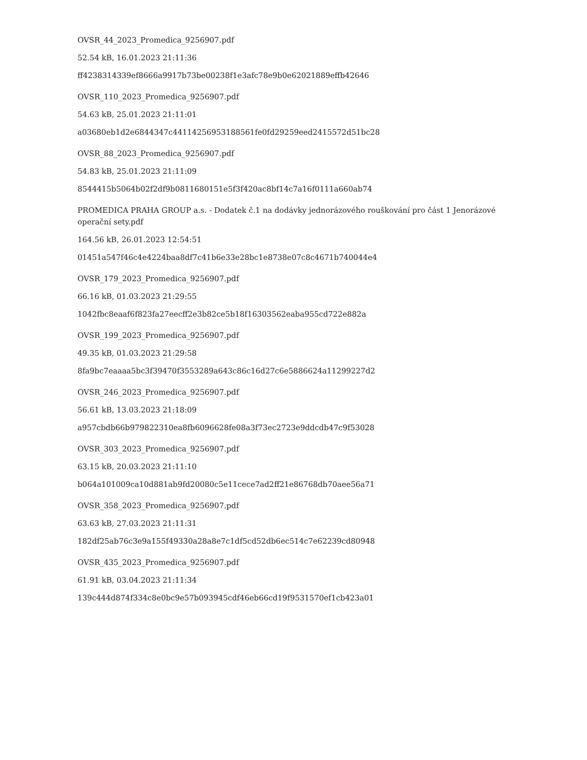OVSR_44_2023_Promedica_9256907.pdf
52.54 kB, 16.01.2023 21:11:36
ff4238314339ef8666a9917b73be00238f1e3afc78e9b0e62021889effb42646
OVSR_110_2023_Promedica_9256907.pdf
54.63 kB, 25.01.2023 21:11:01
a03680eb1d2e6844347c44114256953188561fe0fd29259eed2415572d51bc28
OVSR_88_2023_Promedica_9256907.pdf
54.83 kB, 25.01.2023 21:11:09
8544415b5064b02f2df9b0811680151e5f3f420ac8bf14c7a16f0111a660ab74
PROMEDICA PRAHA GROUP a.s. - Dodatek č.1 na dodávky jednorázového rouškování pro část 1 Jenorázové operační sety.pdf
164.56 kB, 26.01.2023 12:54:51
01451a547f46c4e4224baa8df7c41b6e33e28bc1e8738e07c8c4671b740044e4
OVSR_179_2023_Promedica_9256907.pdf
66.16 kB, 01.03.2023 21:29:55
1042fbc8eaaf6f823fa27eecff2e3b82ce5b18f16303562eaba955cd722e882a
OVSR_199_2023_Promedica_9256907.pdf
49.35 kB, 01.03.2023 21:29:58
8fa9bc7eaaaa5bc3f39470f3553289a643c86c16d27c6e5886624a11299227d2
OVSR_246_2023_Promedica_9256907.pdf
56.61 kB, 13.03.2023 21:18:09
a957cbdb66b979822310ea8fb6096628fe08a3f73ec2723e9ddcdb47c9f53028
OVSR_303_2023_Promedica_9256907.pdf
63.15 kB, 20.03.2023 21:11:10
b064a101009ca10d881ab9fd20080c5e11cece7ad2ff21e86768db70aee56a71
OVSR_358_2023_Promedica_9256907.pdf
63.63 kB, 27.03.2023 21:11:31
182df25ab76c3e9a155f49330a28a8e7c1df5cd52db6ec514c7e62239cd80948
OVSR_435_2023_Promedica_9256907.pdf
61.91 kB, 03.04.2023 21:11:34
139c444d874f334c8e0bc9e57b093945cdf46eb66cd19f9531570ef1cb423a01